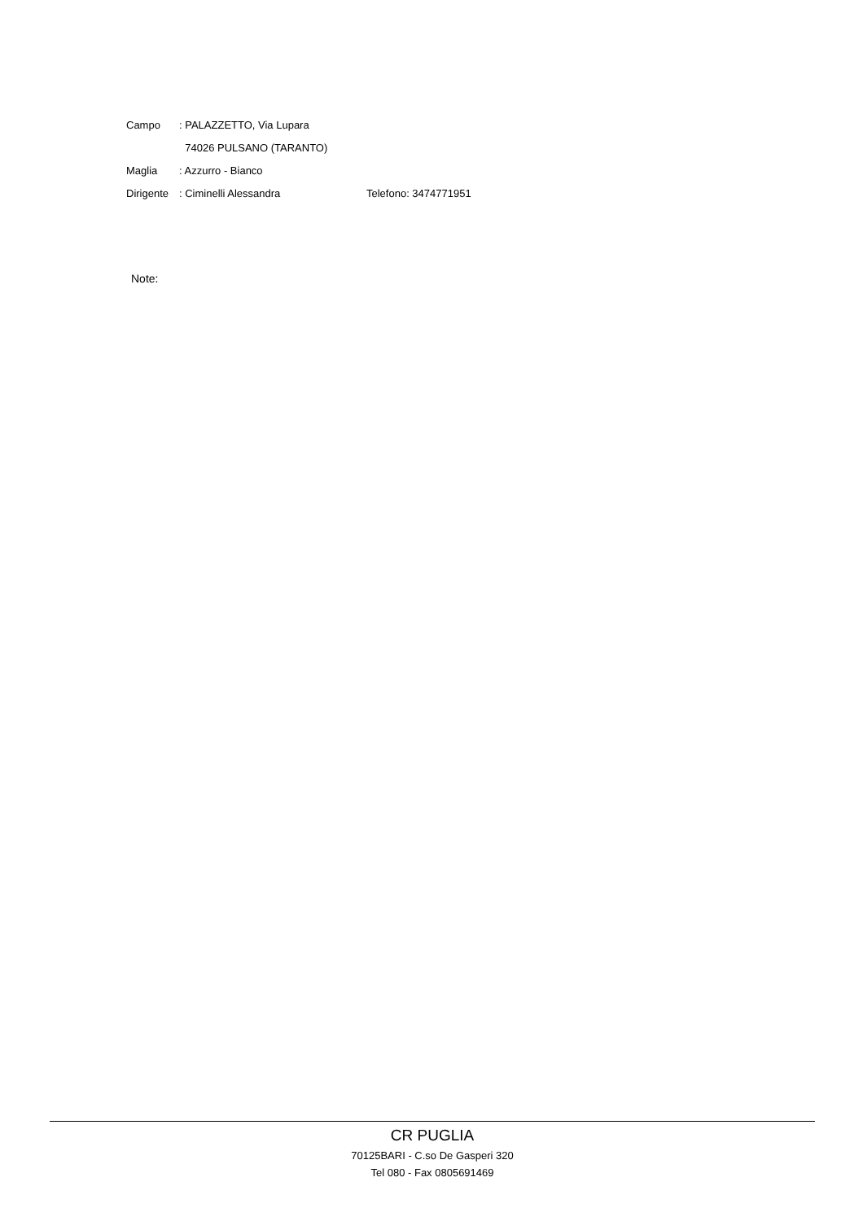Campo: PALAZZETTO, Via Lupara
74026 PULSANO (TARANTO)
Maglia: Azzurro - Bianco
Dirigente: Ciminelli Alessandra Telefono: 3474771951
Note:
CR PUGLIA
70125BARI - C.so De Gasperi 320
Tel 080 - Fax 0805691469